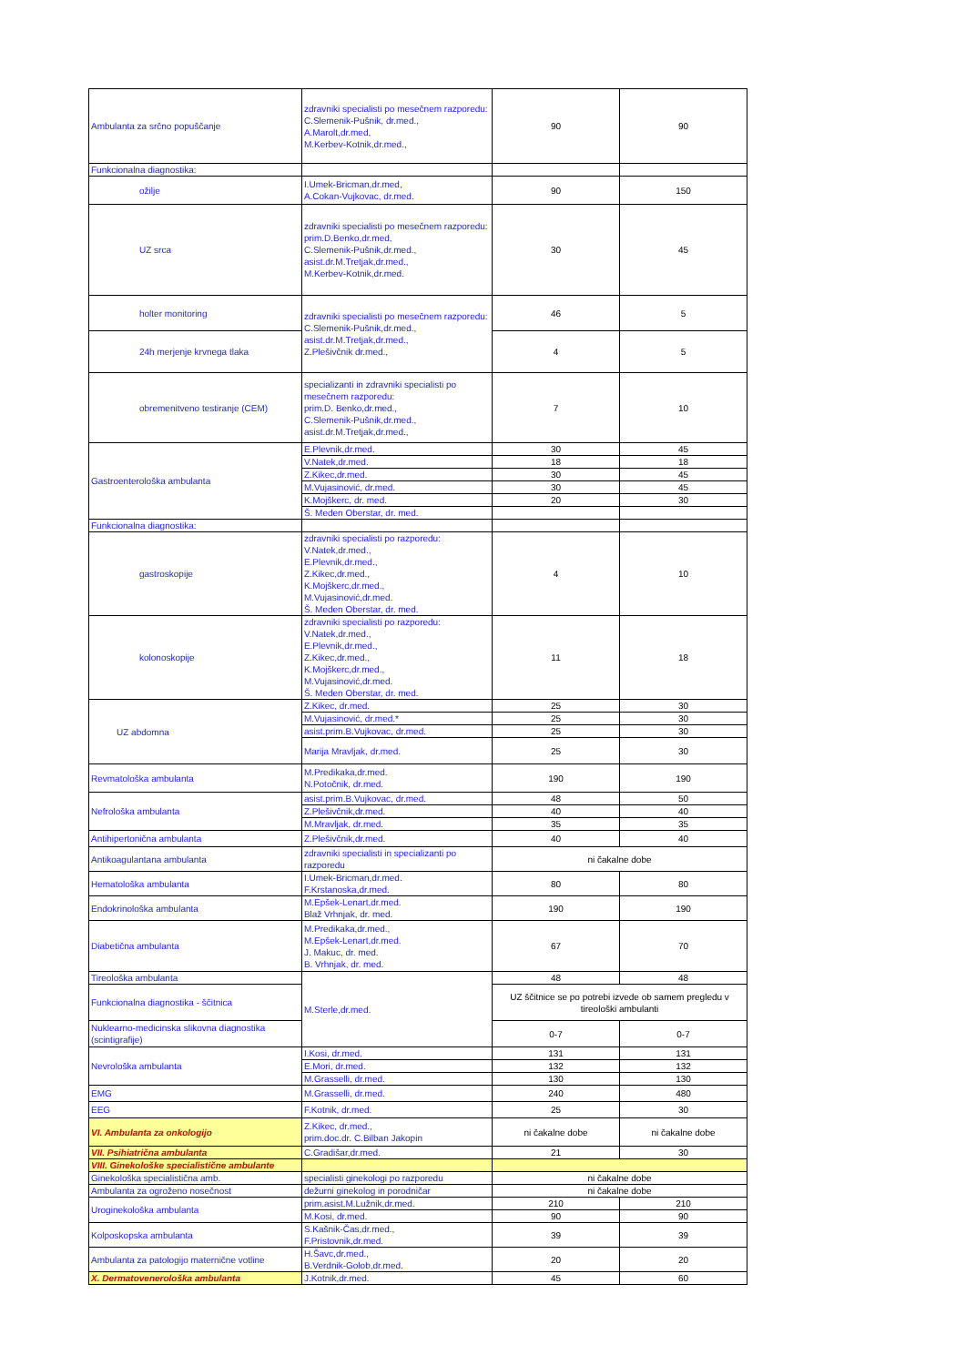| Ambulanta za srčno popuščanje | zdravniki specialisti po mesečnem razporedu: C.Slemenik-Pušnik, dr.med., A.Marolt,dr.med, M.Kerbev-Kotnik,dr.med., | 90 | 90 |
| Funkcionalna diagnostika: | | | |
| ožilje | I.Umek-Bricman,dr.med, A.Cokan-Vujkovac, dr.med. | 90 | 150 |
| UZ srca | zdravniki specialisti po mesečnem razporedu: prim.D.Benko,dr.med, C.Slemenik-Pušnik,dr.med., asist.dr.M.Tretjak,dr.med., M.Kerbev-Kotnik,dr.med. | 30 | 45 |
| holter monitoring | zdravniki specialisti po mesečnem razporedu: C.Slemenik-Pušnik,dr.med., asist.dr.M.Tretjak,dr.med., Z.Plešivčnik dr.med., | 46 | 5 |
| 24h merjenje krvnega tlaka | | 4 | 5 |
| obremenitveno testiranje (CEM) | specializanti in zdravniki specialisti po mesečnem razporedu: prim.D. Benko,dr.med., C.Slemenik-Pušnik,dr.med., asist.dr.M.Tretjak,dr.med., | 7 | 10 |
| Gastroenterološka ambulanta | E.Plevnik,dr.med. | 30 | 45 |
| | V.Natek,dr.med. | 18 | 18 |
| | Z.Kikec,dr.med. | 30 | 45 |
| | M.Vujasinović, dr.med. | 30 | 45 |
| | K.Mojškerc, dr. med. | 20 | 30 |
| | Š. Meden Oberstar, dr. med. | | |
| Funkcionalna diagnostika: | | | |
| gastroskopije | zdravniki specialisti po razporedu: V.Natek,dr.med., E.Plevnik,dr.med., Z.Kikec,dr.med., K.Mojškerc,dr.med., M.Vujasinović,dr.med. Š. Meden Oberstar, dr. med. | 4 | 10 |
| kolonoskopije | zdravniki specialisti po razporedu: V.Natek,dr.med., E.Plevnik,dr.med., Z.Kikec,dr.med., K.Mojškerc,dr.med., M.Vujasinović,dr.med. Š. Meden Oberstar, dr. med. | 11 | 18 |
| UZ abdomna | Z.Kikec, dr.med. | 25 | 30 |
| | M.Vujasinović, dr.med.* | 25 | 30 |
| | asist.prim.B.Vujkovac, dr.med. | 25 | 30 |
| | Marija Mravljak, dr.med. | 25 | 30 |
| Revmatološka ambulanta | M.Predikaka,dr.med. N.Potočnik, dr.med. | 190 | 190 |
| Nefrološka ambulanta | asist.prim.B.Vujkovac, dr.med. | 48 | 50 |
| | Z.Plešivčnik,dr.med. | 40 | 40 |
| | M.Mravljak, dr.med. | 35 | 35 |
| Antihipertonična ambulanta | Z.Plešivčnik,dr.med. | 40 | 40 |
| Antikoagulantana ambulanta | zdravniki specialisti in specializanti po razporedu | ni čakalne dobe | |
| Hematološka ambulanta | I.Umek-Bricman,dr.med. F.Krstanoska,dr.med. | 80 | 80 |
| Endokrinološka ambulanta | M.Epšek-Lenart,dr.med. Blaž Vrhnjak, dr. med. | 190 | 190 |
| Diabetična ambulanta | M.Predikaka,dr.med., M.Epšek-Lenart,dr.med. J. Makuc, dr. med. B. Vrhnjak, dr. med. | 67 | 70 |
| Tireološka ambulanta | M.Sterle,dr.med. | 48 | 48 |
| Funkcionalna diagnostika - ščitnica | | UZ ščitnice se po potrebi izvede ob samem pregledu v tireološki ambulanti | |
| Nuklearno-medicinska slikovna diagnostika (scintigrafije) | | 0-7 | 0-7 |
| Nevrološka ambulanta | I.Kosi, dr.med. | 131 | 131 |
| | E.Mori, dr.med. | 132 | 132 |
| | M.Grasselli, dr.med. | 130 | 130 |
| EMG | M.Grasselli, dr.med. | 240 | 480 |
| EEG | F.Kotnik, dr.med. | 25 | 30 |
| VI. Ambulanta za onkologijo | Z.Kikec, dr.med., prim.doc.dr. C.Bilban Jakopin | ni čakalne dobe | ni čakalne dobe |
| VII. Psihiatrična ambulanta | C.Gradišar,dr.med. | 21 | 30 |
| VIII. Ginekološke specialistične ambulante | | | |
| Ginekološka specialistična amb. | specialisti ginekologi po razporedu | ni čakalne dobe | |
| Ambulanta za ogroženo nosečnost | dežurni ginekolog in porodničar | ni čakalne dobe | |
| Uroginekološka ambulanta | prim.asist.M.Lužnik,dr.med. | 210 | 210 |
| | M.Kosi, dr.med. | 90 | 90 |
| Kolposkopska ambulanta | S.Kašnik-Čas,dr.med., F.Pristovnik,dr.med. | 39 | 39 |
| Ambulanta za patologijo maternične votline | H.Šavc,dr.med., B.Verdnik-Golob,dr.med. | 20 | 20 |
| X. Dermatovenerološka ambulanta | J.Kotnik,dr.med. | 45 | 60 |